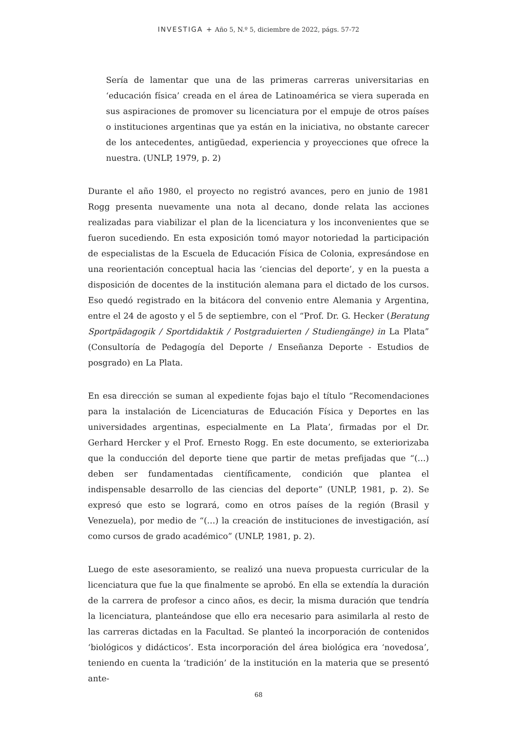INVESTIGA + Año 5, N.º 5, diciembre de 2022, págs. 57-72
Sería de lamentar que una de las primeras carreras universitarias en ‘educación física’ creada en el área de Latinoamérica se viera superada en sus aspiraciones de promover su licenciatura por el empuje de otros países o instituciones argentinas que ya están en la iniciativa, no obstante carecer de los antecedentes, antigüedad, experiencia y proyecciones que ofrece la nuestra. (UNLP, 1979, p. 2)
Durante el año 1980, el proyecto no registró avances, pero en junio de 1981 Rogg presenta nuevamente una nota al decano, donde relata las acciones realizadas para viabilizar el plan de la licenciatura y los inconvenientes que se fueron sucediendo. En esta exposición tomó mayor notoriedad la participación de especialistas de la Escuela de Educación Física de Colonia, expresándose en una reorientación conceptual hacia las ‘ciencias del deporte’, y en la puesta a disposición de docentes de la institución alemana para el dictado de los cursos. Eso quedó registrado en la bitácora del convenio entre Alemania y Argentina, entre el 24 de agosto y el 5 de septiembre, con el “Prof. Dr. G. Hecker (Beratung Sportpädagogik / Sportdidaktik / Postgraduierten / Studiengänge) in La Plata” (Consultoría de Pedagogía del Deporte / Enseñanza Deporte - Estudios de posgrado) en La Plata.
En esa dirección se suman al expediente fojas bajo el título “Recomendaciones para la instalación de Licenciaturas de Educación Física y Deportes en las universidades argentinas, especialmente en La Plata’, firmadas por el Dr. Gerhard Hercker y el Prof. Ernesto Rogg. En este documento, se exteriorizaba que la conducción del deporte tiene que partir de metas prefijadas que “(…) deben ser fundamentadas científicamente, condición que plantea el indispensable desarrollo de las ciencias del deporte” (UNLP, 1981, p. 2). Se expresó que esto se logrará, como en otros países de la región (Brasil y Venezuela), por medio de “(…) la creación de instituciones de investigación, así como cursos de grado académico” (UNLP, 1981, p. 2).
Luego de este asesoramiento, se realizó una nueva propuesta curricular de la licenciatura que fue la que finalmente se aprobó. En ella se extendía la duración de la carrera de profesor a cinco años, es decir, la misma duración que tendría la licenciatura, planteándose que ello era necesario para asimilarla al resto de las carreras dictadas en la Facultad. Se planteó la incorporación de contenidos ‘biológicos y didácticos’. Esta incorporación del área biológica era ‘novedosa’, teniendo en cuenta la ‘tradición’ de la institución en la materia que se presentó ante-
68